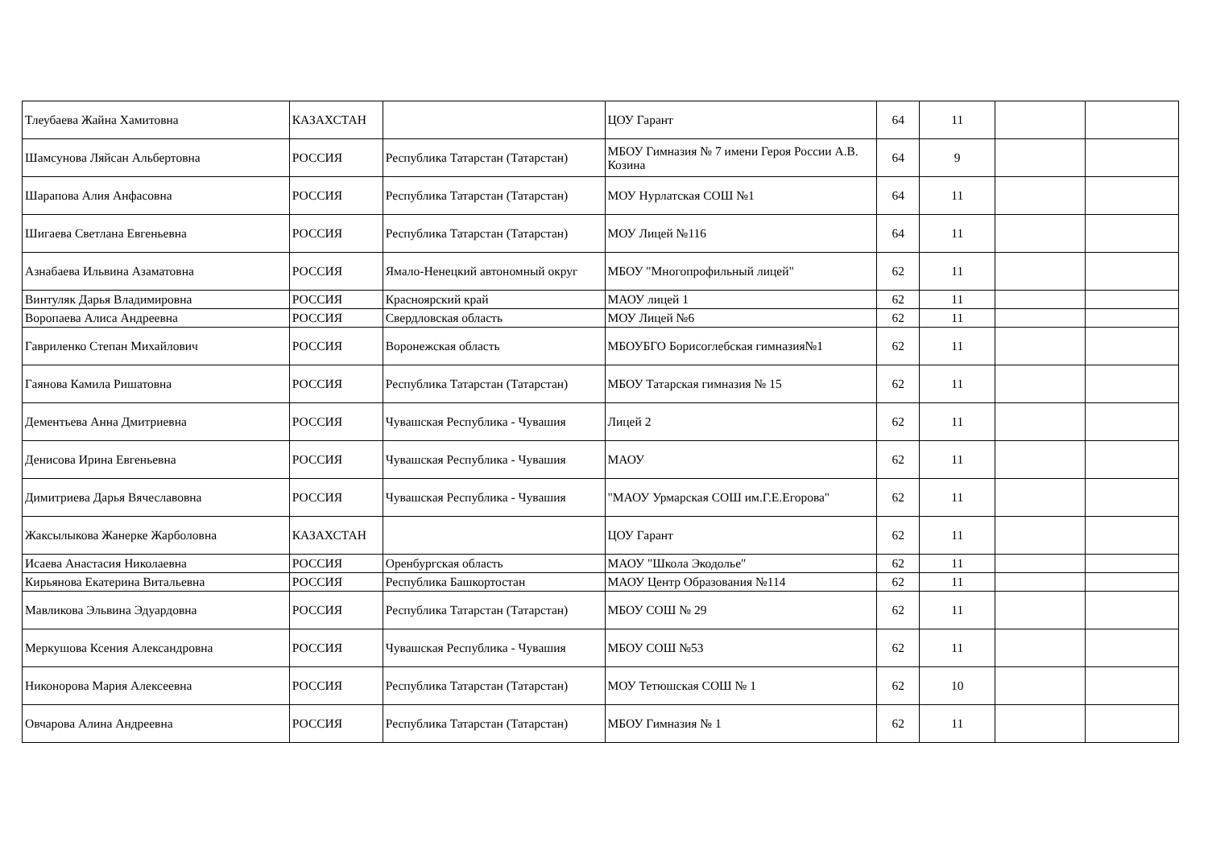| Тлеубаева Жайна Хамитовна | КАЗАХСТАН | | ЦОУ Гарант | 64 | 11 | | |
| Шамсунова Ляйсан Альбертовна | РОССИЯ | Республика Татарстан (Татарстан) | МБОУ Гимназия № 7 имени Героя России А.В. Козина | 64 | 9 | | |
| Шарапова Алия Анфасовна | РОССИЯ | Республика Татарстан (Татарстан) | МОУ Нурлатская СОШ №1 | 64 | 11 | | |
| Шигаева Светлана Евгеньевна | РОССИЯ | Республика Татарстан (Татарстан) | МОУ Лицей №116 | 64 | 11 | | |
| Азнабаева Ильвина Азаматовна | РОССИЯ | Ямало-Ненецкий автономный округ | МБОУ "Многопрофильный лицей" | 62 | 11 | | |
| Винтуляк Дарья Владимировна | РОССИЯ | Красноярский край | МАОУ лицей 1 | 62 | 11 | | |
| Воропаева Алиса Андреевна | РОССИЯ | Свердловская область | МОУ Лицей №6 | 62 | 11 | | |
| Гавриленко Степан Михайлович | РОССИЯ | Воронежская область | МБОУБГО Борисоглебская гимназия№1 | 62 | 11 | | |
| Гаянова Камила Ришатовна | РОССИЯ | Республика Татарстан (Татарстан) | МБОУ Татарская гимназия № 15 | 62 | 11 | | |
| Дементьева Анна Дмитриевна | РОССИЯ | Чувашская Республика - Чувашия | Лицей 2 | 62 | 11 | | |
| Денисова Ирина Евгеньевна | РОССИЯ | Чувашская Республика - Чувашия | МАОУ | 62 | 11 | | |
| Димитриева Дарья Вячеславовна | РОССИЯ | Чувашская Республика - Чувашия | "МАОУ Урмарская СОШ им.Г.Е.Егорова" | 62 | 11 | | |
| Жаксылыкова Жанерке Жарболовна | КАЗАХСТАН | | ЦОУ Гарант | 62 | 11 | | |
| Исаева Анастасия Николаевна | РОССИЯ | Оренбургская область | МАОУ "Школа Экодолье" | 62 | 11 | | |
| Кирьянова Екатерина Витальевна | РОССИЯ | Республика Башкортостан | МАОУ Центр Образования №114 | 62 | 11 | | |
| Мавликова Эльвина Эдуардовна | РОССИЯ | Республика Татарстан (Татарстан) | МБОУ СОШ № 29 | 62 | 11 | | |
| Меркушова Ксения Александровна | РОССИЯ | Чувашская Республика - Чувашия | МБОУ СОШ №53 | 62 | 11 | | |
| Никонорова Мария Алексеевна | РОССИЯ | Республика Татарстан (Татарстан) | МОУ Тетюшская СОШ № 1 | 62 | 10 | | |
| Овчарова Алина Андреевна | РОССИЯ | Республика Татарстан (Татарстан) | МБОУ Гимназия № 1 | 62 | 11 | | |